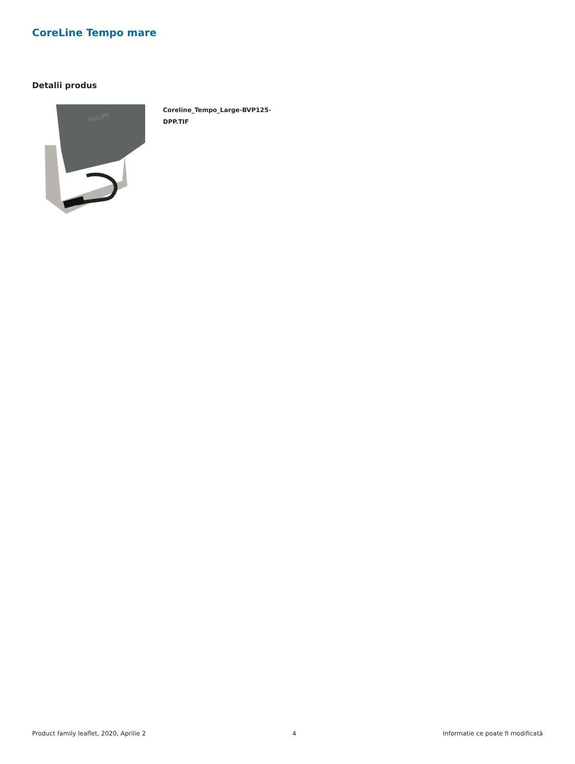CoreLine Tempo mare
Detalii produs
PHILIPS
Coreline_Tempo_Large-BVP125-
DPP.TIF
Product family leaflet, 2020, Aprilie 2 4 Informatie ce poate fi modificată